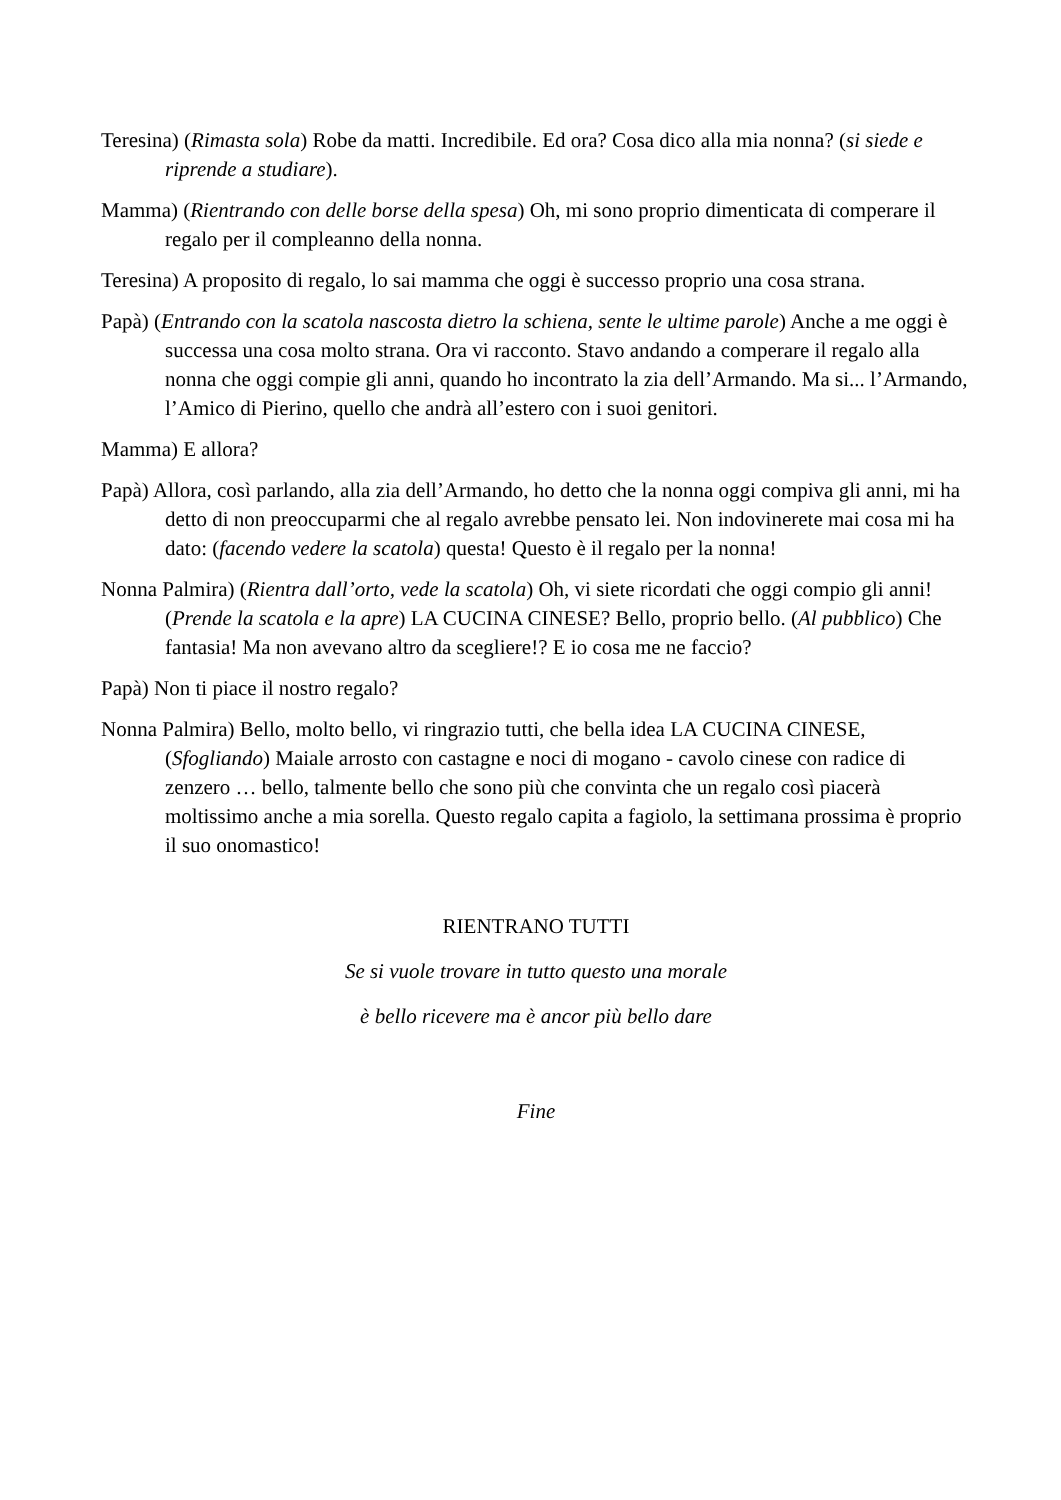Teresina) (Rimasta sola) Robe da matti. Incredibile. Ed ora? Cosa dico alla mia nonna? (si siede e riprende a studiare).
Mamma) (Rientrando con delle borse della spesa) Oh, mi sono proprio dimenticata di comperare il regalo per il compleanno della nonna.
Teresina) A proposito di regalo, lo sai mamma che oggi è successo proprio una cosa strana.
Papà) (Entrando con la scatola nascosta dietro la schiena, sente le ultime parole) Anche a me oggi è successa una cosa molto strana. Ora vi racconto. Stavo andando a comperare il regalo alla nonna che oggi compie gli anni, quando ho incontrato la zia dell’Armando. Ma si... l’Armando, l’Amico di Pierino, quello che andrà all’estero con i suoi genitori.
Mamma) E allora?
Papà) Allora, così parlando, alla zia dell’Armando, ho detto che la nonna oggi compiva gli anni, mi ha detto di non preoccuparmi che al regalo avrebbe pensato lei. Non indovinerete mai cosa mi ha dato: (facendo vedere la scatola) questa! Questo è il regalo per la nonna!
Nonna Palmira) (Rientra dall’orto, vede la scatola) Oh, vi siete ricordati che oggi compio gli anni! (Prende la scatola e la apre) LA CUCINA CINESE? Bello, proprio bello. (Al pubblico) Che fantasia! Ma non avevano altro da scegliere!? E io cosa me ne faccio?
Papà) Non ti piace il nostro regalo?
Nonna Palmira) Bello, molto bello, vi ringrazio tutti, che bella idea LA CUCINA CINESE, (Sfogliando) Maiale arrosto con castagne e noci di mogano - cavolo cinese con radice di zenzero … bello, talmente bello che sono più che convinta che un regalo così piacerà moltissimo anche a mia sorella. Questo regalo capita a fagiolo, la settimana prossima è proprio il suo onomastico!
RIENTRANO TUTTI
Se si vuole trovare in tutto questo una morale
è bello ricevere ma è ancor più bello dare
Fine